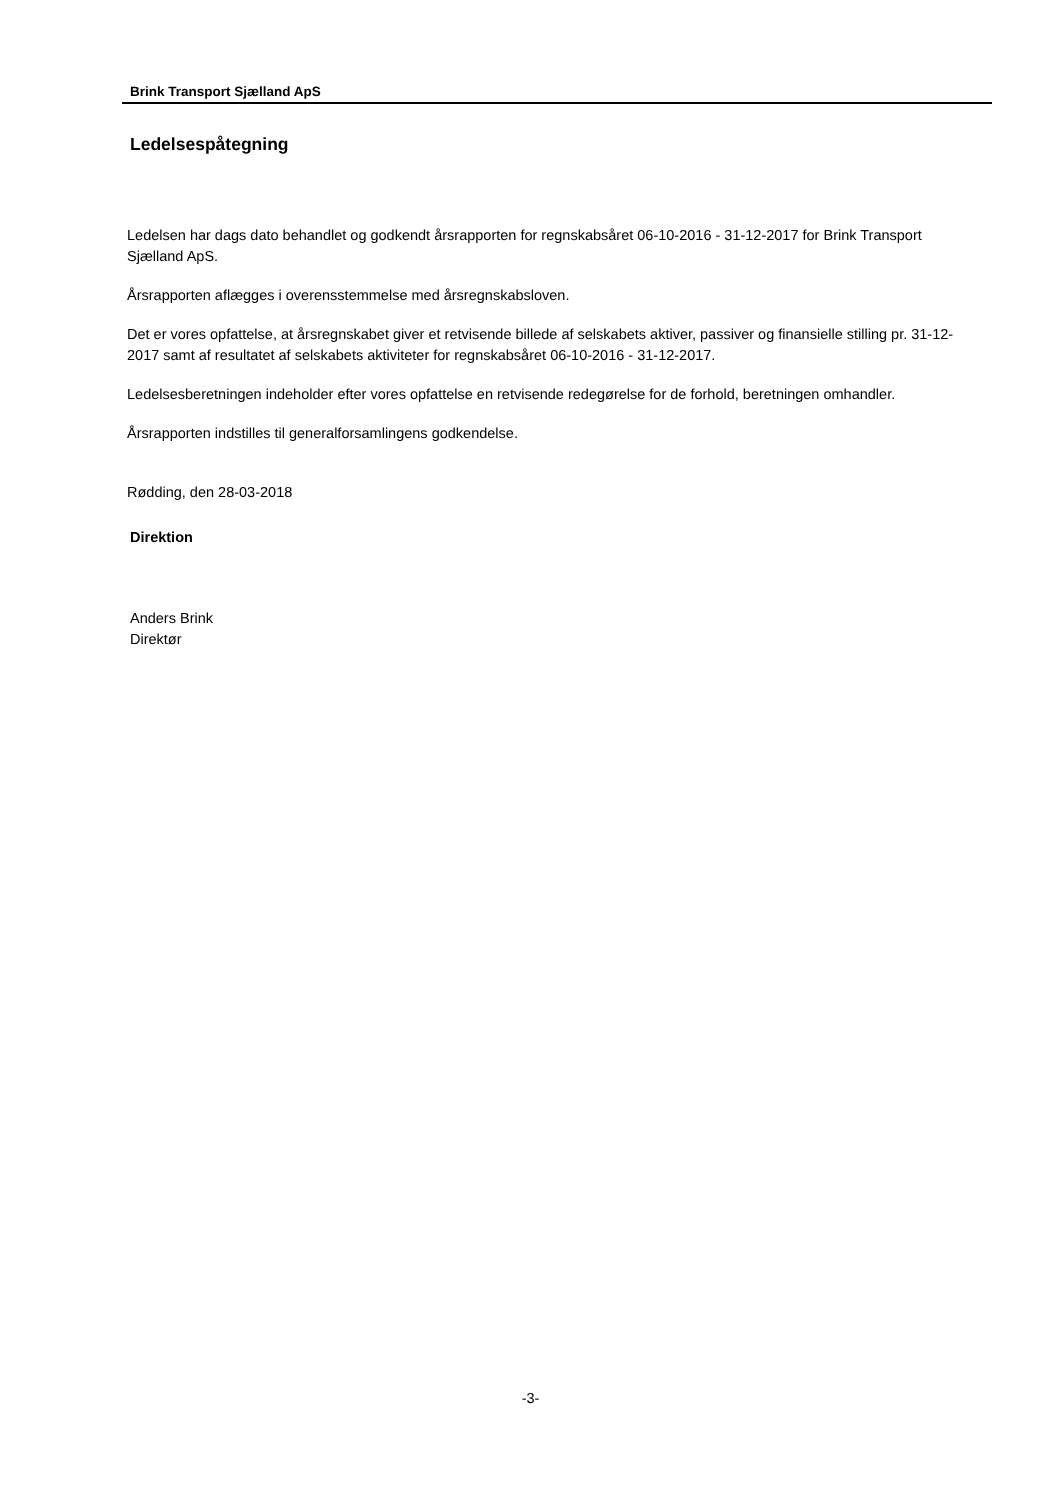Brink Transport Sjælland ApS
Ledelsespåtegning
Ledelsen har dags dato behandlet og godkendt årsrapporten for regnskabsåret 06-10-2016 - 31-12-2017 for Brink Transport Sjælland ApS.
Årsrapporten aflægges i overensstemmelse med årsregnskabsloven.
Det er vores opfattelse, at årsregnskabet giver et retvisende billede af selskabets aktiver, passiver og finansielle stilling pr. 31-12-2017 samt af resultatet af selskabets aktiviteter for regnskabsåret 06-10-2016 - 31-12-2017.
Ledelsesberetningen indeholder efter vores opfattelse en retvisende redegørelse for de forhold, beretningen omhandler.
Årsrapporten indstilles til generalforsamlingens godkendelse.
Rødding, den 28-03-2018
Direktion
Anders Brink
Direktør
-3-